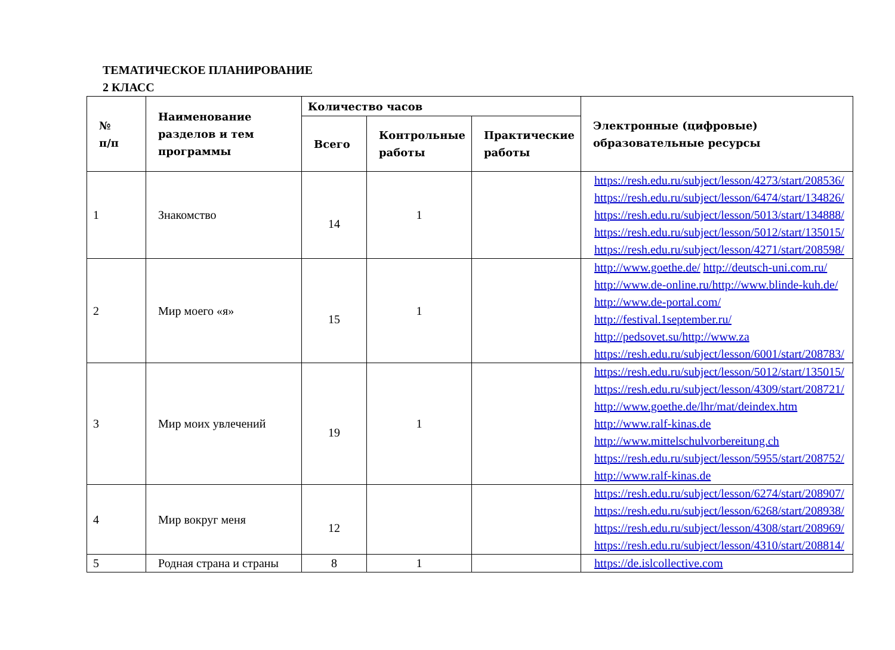ТЕМАТИЧЕСКОЕ ПЛАНИРОВАНИЕ
2 КЛАСС
| № п/п | Наименование разделов и тем программы | Количество часов | | | Электронные (цифровые) образовательные ресурсы |
| --- | --- | --- | --- | --- | --- |
| | | Всего | Контрольные работы | Практические работы | |
| 1 | Знакомство | 14 | 1 | | https://resh.edu.ru/subject/lesson/4273/start/208536/ https://resh.edu.ru/subject/lesson/6474/start/134826/ https://resh.edu.ru/subject/lesson/5013/start/134888/ https://resh.edu.ru/subject/lesson/5012/start/135015/ https://resh.edu.ru/subject/lesson/4271/start/208598/ |
| 2 | Мир моего «я» | 15 | 1 | | http://www.goethe.de/ http://deutsch-uni.com.ru/ http://www.de-online.ru/http://www.blinde-kuh.de/ http://www.de-portal.com/ http://festival.1september.ru/ http://pedsovet.su/http://www.za https://resh.edu.ru/subject/lesson/6001/start/208783/ |
| 3 | Мир моих увлечений | 19 | 1 | | https://resh.edu.ru/subject/lesson/5012/start/135015/ https://resh.edu.ru/subject/lesson/4309/start/208721/ http://www.goethe.de/lhr/mat/deindex.htm http://www.ralf-kinas.de http://www.mittelschulvorbereitung.ch https://resh.edu.ru/subject/lesson/5955/start/208752/ http://www.ralf-kinas.de |
| 4 | Мир вокруг меня | 12 | | | https://resh.edu.ru/subject/lesson/6274/start/208907/ https://resh.edu.ru/subject/lesson/6268/start/208938/ https://resh.edu.ru/subject/lesson/4308/start/208969/ https://resh.edu.ru/subject/lesson/4310/start/208814/ |
| 5 | Родная страна и страны | 8 | 1 | | https://de.islcollective.com |